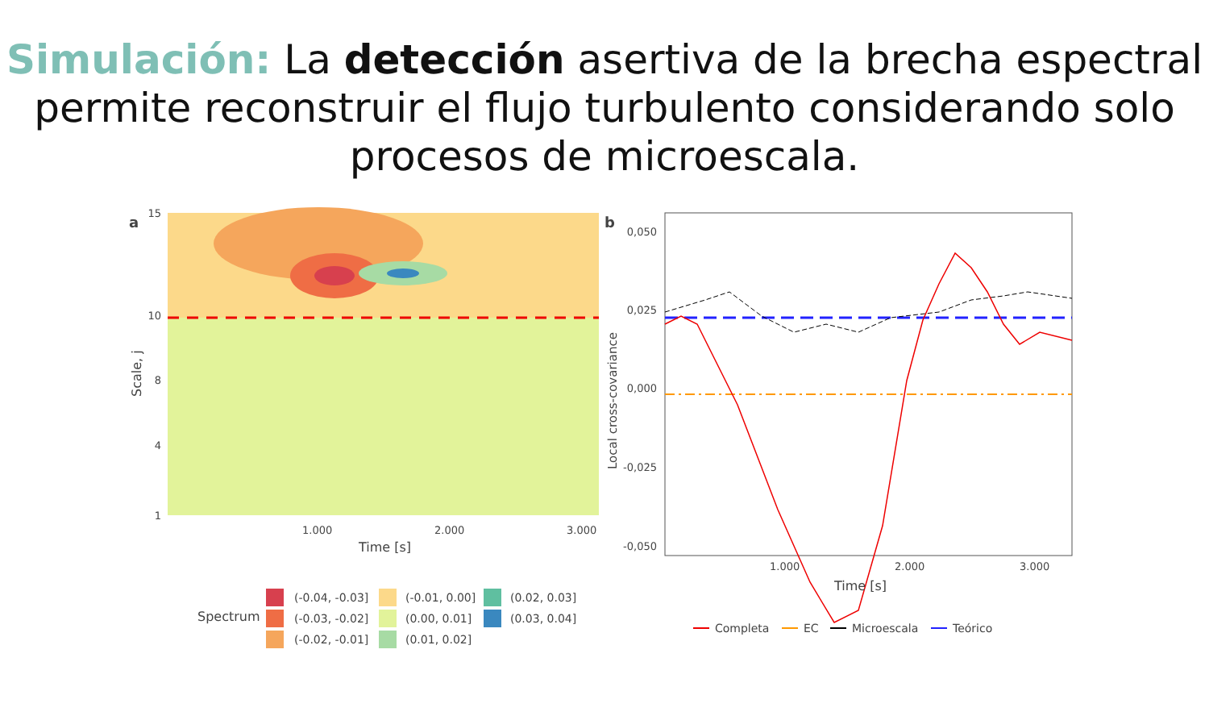Simulación: La detección asertiva de la brecha espectral permite reconstruir el flujo turbulento considerando solo procesos de microescala.
a
15
10
1
8
4
1.000
2.000
3.000
Time [s]
Scale, j
Spectrum
(-0.04, -0.03]
(-0.03, -0.02]
(-0.02, -0.01]
(-0.01, 0.00]
(0.00, 0.01]
(0.01, 0.02]
(0.02, 0.03]
(0.03, 0.04]
b
0,050
0,025
0,000
-0,025
-0,050
1.000
2.000
3.000
Time [s]
Local cross-covariance
Completa
EC
Microescala
Teórico